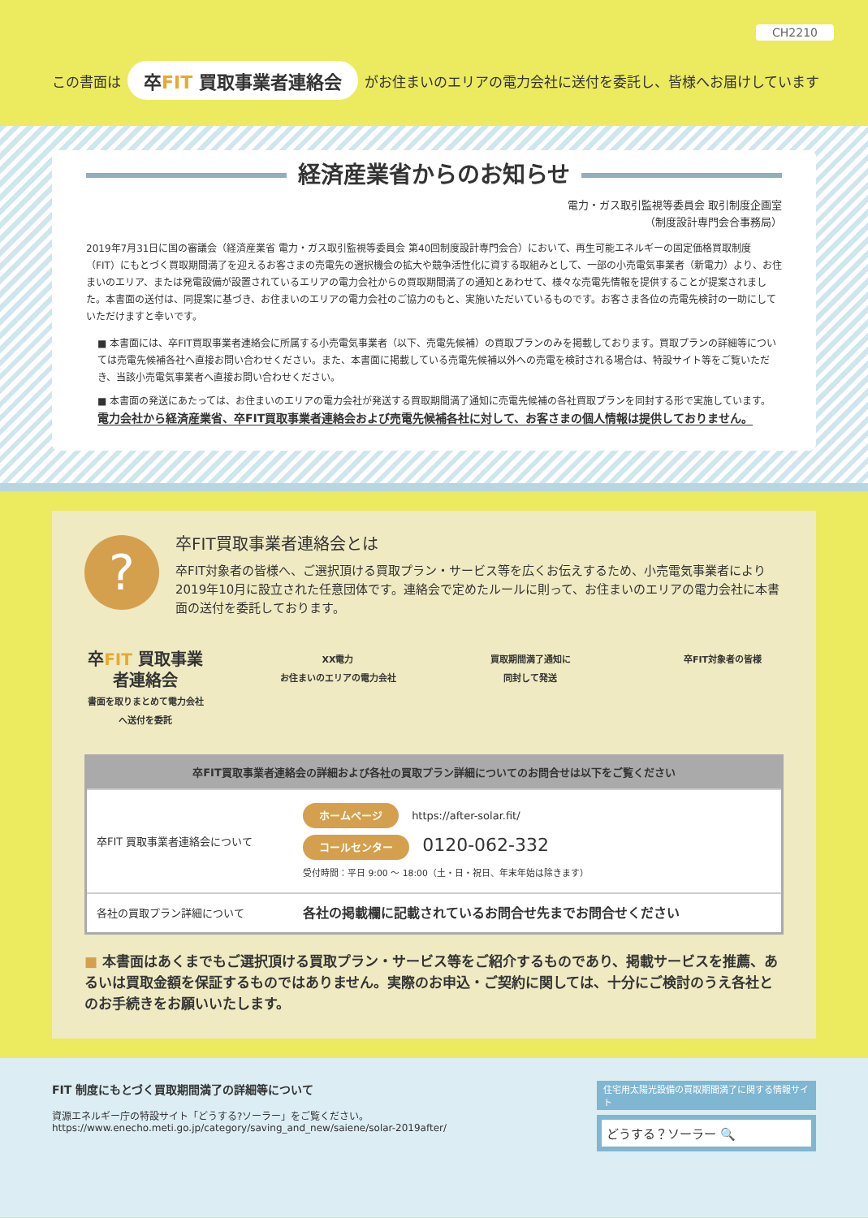CH2210
この書面は 卒FIT 買取事業者連絡会 がお住まいのエリアの電力会社に送付を委託し、皆様へお届けしています
経済産業省からのお知らせ
電力・ガス取引監視等委員会 取引制度企画室
（制度設計専門会合事務局）
2019年7月31日に国の審議会（経済産業省 電力・ガス取引監視等委員会 第40回制度設計専門会合）において、再生可能エネルギーの固定価格買取制度（FIT）にもとづく買取期間満了を迎えるお客さまの売電先の選択機会の拡大や競争活性化に資する取組みとして、一部の小売電気事業者（新電力）より、お住まいのエリア、または発電設備が設置されているエリアの電力会社からの買取期間満了の通知とあわせて、様々な売電先情報を提供することが提案されました。本書面の送付は、同提案に基づき、お住まいのエリアの電力会社のご協力のもと、実施いただいているものです。お客さま各位の売電先検討の一助にしていただけますと幸いです。
■ 本書面には、卒FIT買取事業者連絡会に所属する小売電気事業者（以下、売電先候補）の買取プランのみを掲載しております。買取プランの詳細等については売電先候補各社へ直接お問い合わせください。また、本書面に掲載している売電先候補以外への売電を検討される場合は、特設サイト等をご覧いただき、当該小売電気事業者へ直接お問い合わせください。
■ 本書面の発送にあたっては、お住まいのエリアの電力会社が発送する買取期間満了通知に売電先候補の各社買取プランを同封する形で実施しています。
電力会社から経済産業省、卒FIT買取事業者連絡会および売電先候補各社に対して、お客さまの個人情報は提供しておりません。
?
卒FIT買取事業者連絡会とは
卒FIT対象者の皆様へ、ご選択頂ける買取プラン・サービス等を広くお伝えするため、小売電気事業者により2019年10月に設立された任意団体です。連絡会で定めたルールに則って、お住まいのエリアの電力会社に本書面の送付を委託しております。
卒FIT 買取事業者連絡会
書面を取りまとめて電力会社へ送付を委託
XX電力
お住まいのエリアの電力会社
買取期間満了通知に
同封して発送
卒FIT対象者の皆様
| 卒FIT買取事業者連絡会の詳細および各社の買取プラン詳細についてのお問合せは以下をご覧ください | |
| --- | --- |
| 卒FIT 買取事業者連絡会について | ホームページ https://after-solar.fit/ コールセンター 0120-062-332 受付時間：平日 9:00 〜 18:00（土・日・祝日、年末年始は除きます） |
| 各社の買取プラン詳細について | 各社の掲載欄に記載されているお問合せ先までお問合せください |
■ 本書面はあくまでもご選択頂ける買取プラン・サービス等をご紹介するものであり、掲載サービスを推薦、あるいは買取金額を保証するものではありません。実際のお申込・ご契約に関しては、十分にご検討のうえ各社とのお手続きをお願いいたします。
FIT 制度にもとづく買取期間満了の詳細等について
資源エネルギー庁の特設サイト「どうする?ソーラー」をご覧ください。
https://www.enecho.meti.go.jp/category/saving_and_new/saiene/solar-2019after/
住宅用太陽光設備の買取期間満了に関する情報サイト
どうする？ソーラー 🔍